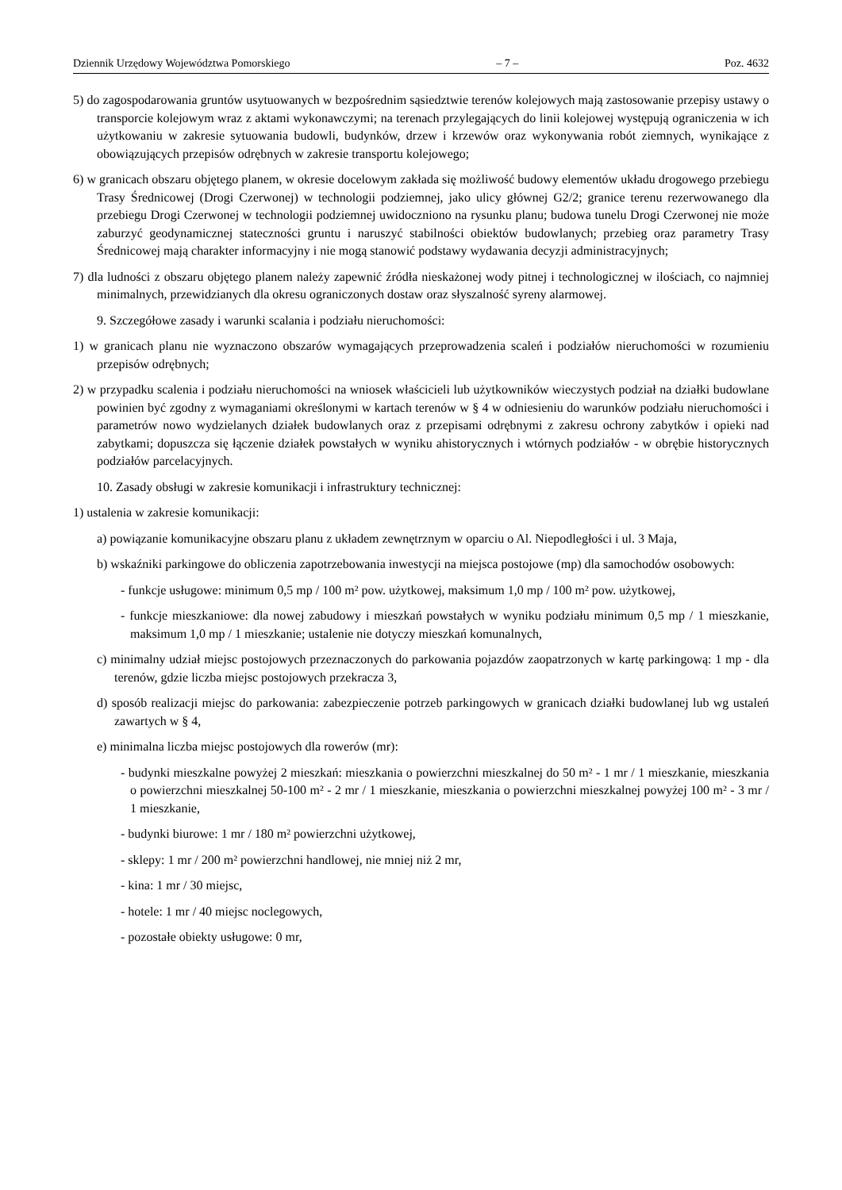Dziennik Urzędowy Województwa Pomorskiego – 7 – Poz. 4632
5) do zagospodarowania gruntów usytuowanych w bezpośrednim sąsiedztwie terenów kolejowych mają zastosowanie przepisy ustawy o transporcie kolejowym wraz z aktami wykonawczymi; na terenach przylegających do linii kolejowej występują ograniczenia w ich użytkowaniu w zakresie sytuowania budowli, budynków, drzew i krzewów oraz wykonywania robót ziemnych, wynikające z obowiązujących przepisów odrębnych w zakresie transportu kolejowego;
6) w granicach obszaru objętego planem, w okresie docelowym zakłada się możliwość budowy elementów układu drogowego przebiegu Trasy Średnicowej (Drogi Czerwonej) w technologii podziemnej, jako ulicy głównej G2/2; granice terenu rezerwowanego dla przebiegu Drogi Czerwonej w technologii podziemnej uwidoczniono na rysunku planu; budowa tunelu Drogi Czerwonej nie może zaburzyć geodynamicznej stateczności gruntu i naruszyć stabilności obiektów budowlanych; przebieg oraz parametry Trasy Średnicowej mają charakter informacyjny i nie mogą stanowić podstawy wydawania decyzji administracyjnych;
7) dla ludności z obszaru objętego planem należy zapewnić źródła nieskażonej wody pitnej i technologicznej w ilościach, co najmniej minimalnych, przewidzianych dla okresu ograniczonych dostaw oraz słyszalność syreny alarmowej.
9. Szczegółowe zasady i warunki scalania i podziału nieruchomości:
1) w granicach planu nie wyznaczono obszarów wymagających przeprowadzenia scaleń i podziałów nieruchomości w rozumieniu przepisów odrębnych;
2) w przypadku scalenia i podziału nieruchomości na wniosek właścicieli lub użytkowników wieczystych podział na działki budowlane powinien być zgodny z wymaganiami określonymi w kartach terenów w § 4 w odniesieniu do warunków podziału nieruchomości i parametrów nowo wydzielanych działek budowlanych oraz z przepisami odrębnymi z zakresu ochrony zabytków i opieki nad zabytkami; dopuszcza się łączenie działek powstałych w wyniku ahistorycznych i wtórnych podziałów - w obrębie historycznych podziałów parcelacyjnych.
10. Zasady obsługi w zakresie komunikacji i infrastruktury technicznej:
1) ustalenia w zakresie komunikacji:
a) powiązanie komunikacyjne obszaru planu z układem zewnętrznym w oparciu o Al. Niepodległości i ul. 3 Maja,
b) wskaźniki parkingowe do obliczenia zapotrzebowania inwestycji na miejsca postojowe (mp) dla samochodów osobowych:
- funkcje usługowe: minimum 0,5 mp / 100 m² pow. użytkowej, maksimum 1,0 mp / 100 m² pow. użytkowej,
- funkcje mieszkaniowe: dla nowej zabudowy i mieszkań powstałych w wyniku podziału minimum 0,5 mp / 1 mieszkanie, maksimum 1,0 mp / 1 mieszkanie; ustalenie nie dotyczy mieszkań komunalnych,
c) minimalny udział miejsc postojowych przeznaczonych do parkowania pojazdów zaopatrzonych w kartę parkingową: 1 mp - dla terenów, gdzie liczba miejsc postojowych przekracza 3,
d) sposób realizacji miejsc do parkowania: zabezpieczenie potrzeb parkingowych w granicach działki budowlanej lub wg ustaleń zawartych w § 4,
e) minimalna liczba miejsc postojowych dla rowerów (mr):
- budynki mieszkalne powyżej 2 mieszkań: mieszkania o powierzchni mieszkalnej do 50 m² - 1 mr / 1 mieszkanie, mieszkania o powierzchni mieszkalnej 50-100 m² - 2 mr / 1 mieszkanie, mieszkania o powierzchni mieszkalnej powyżej 100 m² - 3 mr / 1 mieszkanie,
- budynki biurowe: 1 mr / 180 m² powierzchni użytkowej,
- sklepy: 1 mr / 200 m² powierzchni handlowej, nie mniej niż 2 mr,
- kina: 1 mr / 30 miejsc,
- hotele: 1 mr / 40 miejsc noclegowych,
- pozostałe obiekty usługowe: 0 mr,